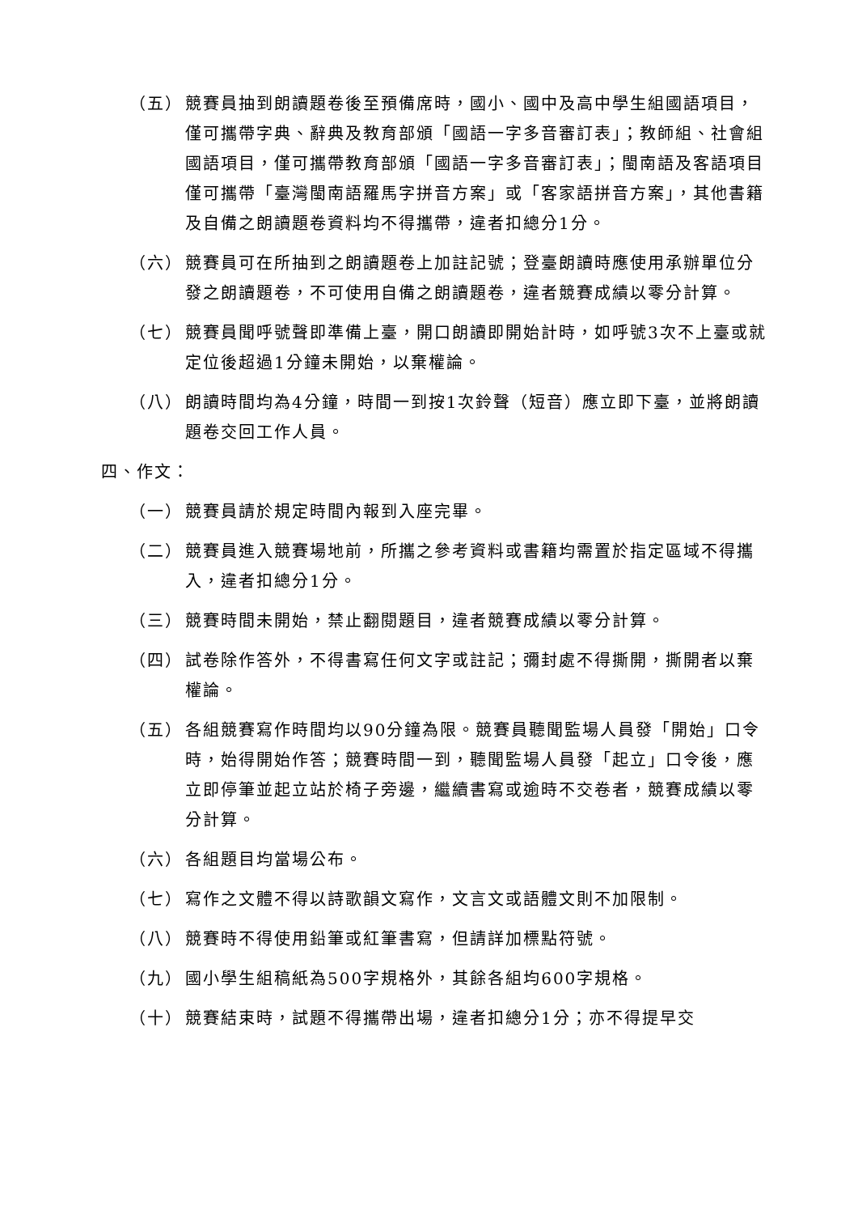（五） 競賽員抽到朗讀題卷後至預備席時，國小、國中及高中學生組國語項目，僅可攜帶字典、辭典及教育部頒「國語一字多音審訂表」；教師組、社會組國語項目，僅可攜帶教育部頒「國語一字多音審訂表」；閩南語及客語項目僅可攜帶「臺灣閩南語羅馬字拼音方案」或「客家語拼音方案」，其他書籍及自備之朗讀題卷資料均不得攜帶，違者扣總分1分。
（六） 競賽員可在所抽到之朗讀題卷上加註記號；登臺朗讀時應使用承辦單位分發之朗讀題卷，不可使用自備之朗讀題卷，違者競賽成績以零分計算。
（七） 競賽員聞呼號聲即準備上臺，開口朗讀即開始計時，如呼號3次不上臺或就定位後超過1分鐘未開始，以棄權論。
（八） 朗讀時間均為4分鐘，時間一到按1次鈴聲（短音）應立即下臺，並將朗讀題卷交回工作人員。
四、作文：
（一） 競賽員請於規定時間內報到入座完畢。
（二） 競賽員進入競賽場地前，所攜之參考資料或書籍均需置於指定區域不得攜入，違者扣總分1分。
（三） 競賽時間未開始，禁止翻閱題目，違者競賽成績以零分計算。
（四） 試卷除作答外，不得書寫任何文字或註記；彌封處不得撕開，撕開者以棄權論。
（五） 各組競賽寫作時間均以90分鐘為限。競賽員聽聞監場人員發「開始」口令時，始得開始作答；競賽時間一到，聽聞監場人員發「起立」口令後，應立即停筆並起立站於椅子旁邊，繼續書寫或逾時不交卷者，競賽成績以零分計算。
（六） 各組題目均當場公布。
（七） 寫作之文體不得以詩歌韻文寫作，文言文或語體文則不加限制。
（八） 競賽時不得使用鉛筆或紅筆書寫，但請詳加標點符號。
（九） 國小學生組稿紙為500字規格外，其餘各組均600字規格。
（十） 競賽結束時，試題不得攜帶出場，違者扣總分1分；亦不得提早交